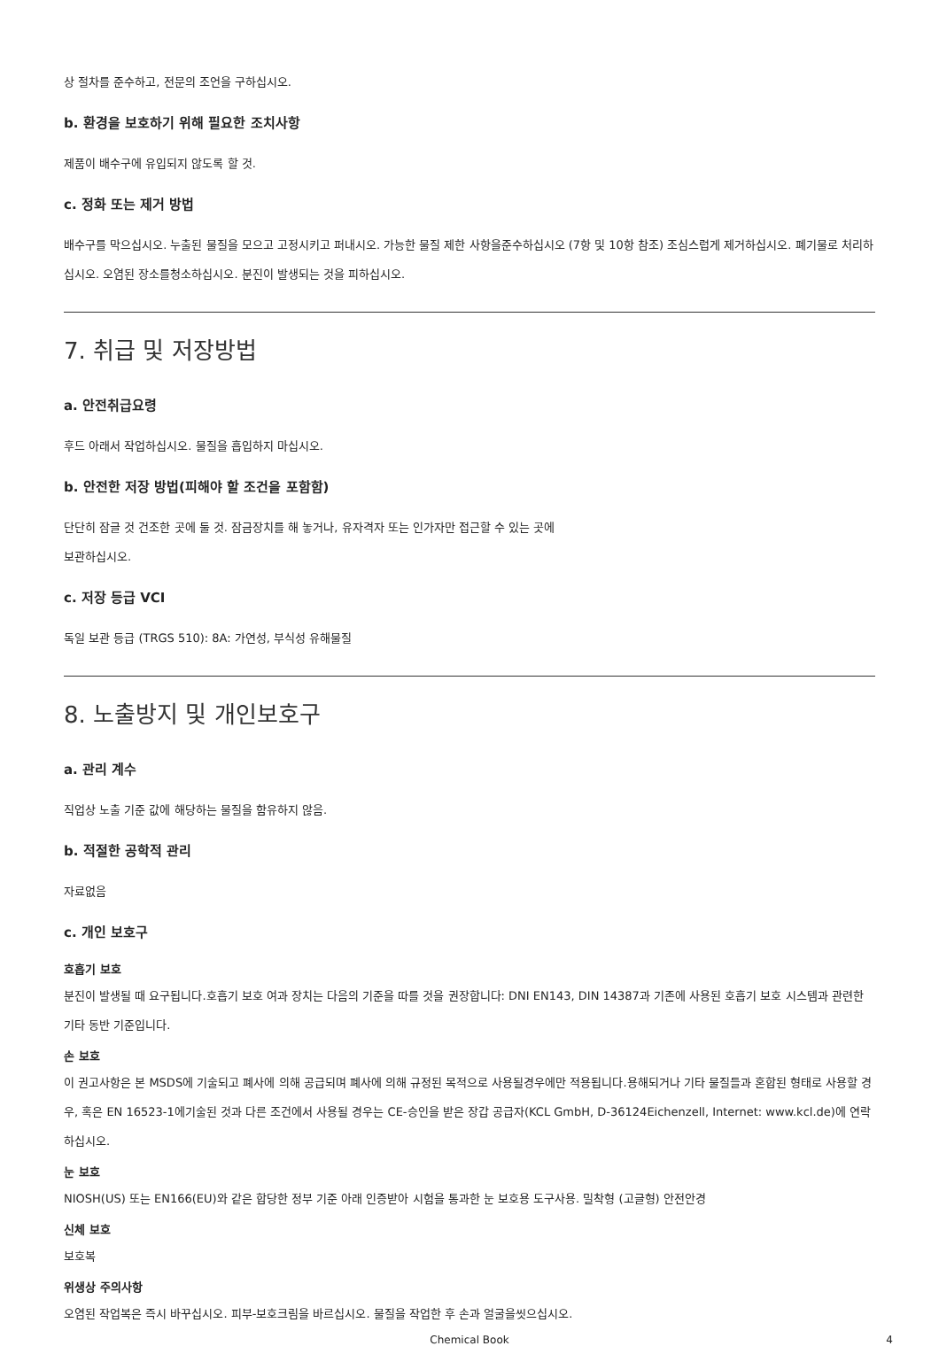상 절차를 준수하고, 전문의 조언을 구하십시오.
b. 환경을 보호하기 위해 필요한 조치사항
제품이 배수구에 유입되지 않도록 할 것.
c. 정화 또는 제거 방법
배수구를 막으십시오. 누출된 물질을 모으고 고정시키고 퍼내시오. 가능한 물질 제한 사항을준수하십시오 (7항 및 10항 참조) 조심스럽게 제거하십시오. 폐기물로 처리하십시오. 오염된 장소를청소하십시오. 분진이 발생되는 것을 피하십시오.
7. 취급 및 저장방법
a. 안전취급요령
후드 아래서 작업하십시오. 물질을 흡입하지 마십시오.
b. 안전한 저장 방법(피해야 할 조건을 포함함)
단단히 잠글 것 건조한 곳에 둘 것. 잠금장치를 해 놓거나, 유자격자 또는 인가자만 접근할 수 있는 곳에
보관하십시오.
c. 저장 등급 VCI
독일 보관 등급 (TRGS 510): 8A: 가연성, 부식성 유해물질
8. 노출방지 및 개인보호구
a. 관리 계수
직업상 노출 기준 값에 해당하는 물질을 함유하지 않음.
b. 적절한 공학적 관리
자료없음
c. 개인 보호구
호흡기 보호
분진이 발생될 때 요구됩니다.호흡기 보호 여과 장치는 다음의 기준을 따를 것을 권장합니다: DNI EN143, DIN 14387과 기존에 사용된 호흡기 보호 시스템과 관련한 기타 동반 기준입니다.
손 보호
이 권고사항은 본 MSDS에 기술되고 폐사에 의해 공급되며 폐사에 의해 규정된 목적으로 사용될경우에만 적용됩니다.용해되거나 기타 물질들과 혼합된 형태로 사용할 경우, 혹은 EN 16523-1에기술된 것과 다른 조건에서 사용될 경우는 CE-승인을 받은 장갑 공급자(KCL GmbH, D-36124Eichenzell, Internet: www.kcl.de)에 연락하십시오.
눈 보호
NIOSH(US) 또는 EN166(EU)와 같은 합당한 정부 기준 아래 인증받아 시험을 통과한 눈 보호용 도구사용. 밀착형 (고글형) 안전안경
신체 보호
보호복
위생상 주의사항
오염된 작업복은 즉시 바꾸십시오. 피부-보호크림을 바르십시오. 물질을 작업한 후 손과 얼굴을씻으십시오.
Chemical Book 4